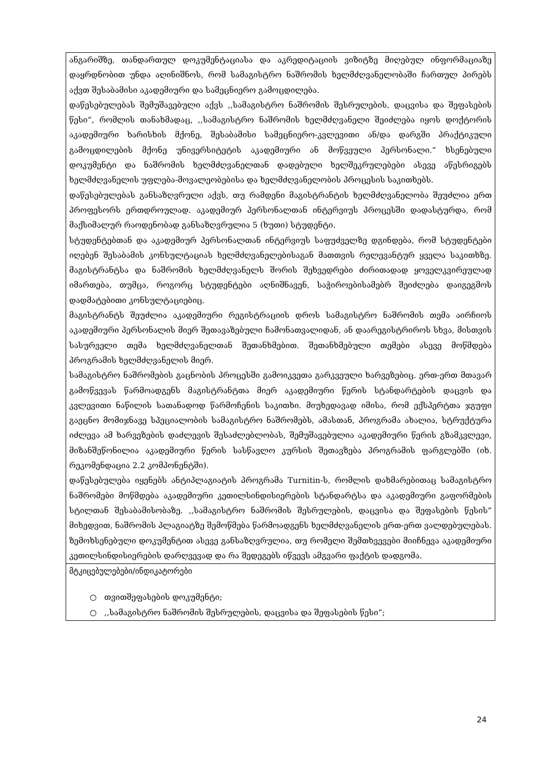ანგარიშზე, თანდართულ დოკუმენტაციასა და აკრედიტაციის ვიზიტზე მიღებულ ინფორმაციაზე დაყრდნობით უნდა აღინიშნოს, რომ სამაგისტრო ნაშრომის ხელმძღვანელობაში ჩართულ პირებს აქვთ შესაბამისი აკადემიური და სამეცნიერო გამოცდილება.
დაწესებულებას შემუშავებული აქვს ,,სამაგისტრო ნაშრომის შესრულების, დაცვისა და შეფასების წესი“, რომლის თანახმადაც, ,,სამაგისტრო ნაშრომის ხელმძღვანელი შეიძლება იყოს დოქტორის აკადემიური ხარისხის მქონე, შესაბამისი სამეცნიერო-კვლევითი ან/და დარგში პრაქტიკული გამოცდილების მქონე უნივერსიტეტის აკადემიური ან მოწვეული პერსონალი.“ ხსენებული დოკუმენტი და ნაშრომის ხელმძღვანელთან დადებული ხელშეკრულებები ასევე აწესრიგებს ხელმძღვანელის უფლება-მოვალეობებისა და ხელმძღვანელობის პროცესის საკითხებს.
დაწესებულებას განსაზღვრული აქვს, თუ რამდენი მაგისტრანტის ხელმძღვანელობა შეუძლია ერთ პროფესორს ერთდროულად. აკადემიურ პერსონალთან ინტერვიუს პროცესში დადასტურდა, რომ მაქსიმალურ რაოდენობად განსაზღვრულია 5 (ხუთი) სტუდენტი.
სტუდენტებთან და აკადემიურ პერსონალთან ინტერვიუს საფუძველზე დგინდება, რომ სტუდენტები იღებენ შესაბამის კონსულტაციას ხელმძღვანელებისაგან მათთვის რელევანტურ ყველა საკითხზე. მაგისტრანტსა და ნაშრომის ხელმძღვანელს შორის შეხვედრები ძირითადად ყოველკვირეულად იმართება, თუმცა, როგორც სტუდენტები აღნიშნავენ, საჭიროებისამებრ შეიძლება დაიგეგმოს დადმატებითი კონსულტაციებიც.
მაგისტრანტს შეუძლია აკადემიური რეგისტრაციის დროს სამაგისტრო ნაშრომის თემა აირჩიოს აკადემიური პერსონალის მიერ შეთავაზებული ჩამონათვალიდან, ან დაარეგისტრიროს სხვა, მისთვის სასურველი თემა ხელმძღვანელთან შეთანხმებით. შეთანხმებული თემები ასევე მოწმდება პროგრამის ხელმძღვანელის მიერ.
სამაგისტრო ნაშრომების გაცნობის პროცესში გამოიკვეთა გარკვეული ხარვეზებიც. ერთ-ერთ მთავარ გამოწვევას წარმოადგენს მაგისტრანტთა მიერ აკადემიური წერის სტანდარტების დაცვის და კვლევითი ნაწილის სათანადოდ წარმოჩენის საკითხი. მიუხედავად იმისა, რომ ექსპერტთა ჯგუფი გაეცნო მომიჯნავე სპეციალობის სამაგისტრო ნაშრომებს, ამასთან, პროგრამა ახალია, სტრუქტურა იძლევა ამ ხარვეზების დაძლევის შესაძლებლობას, შემუშავებულია აკადემიური წერის გზამკვლევი, მიზანშეწონილია აკადემიური წერის სასწავლო კურსის შეთავზება პროგრამის ფარგლებში (იხ. რეკომენდაცია 2.2 კომპონენტში).
დაწესებულება იყენებს ანტიპლაგიატის პროგრამა Turnitin-ს, რომლის დახმარებითაც სამაგისტრო ნაშრომები მოწმდება აკადემიური კეთილსინდისიერების სტანდარტსა და აკადემიური გაფორმების სტილთან შესაბამისობაზე. ,,სამაგისტრო ნაშრომის შესრულების, დაცვისა და შეფასების წესის“ მიხედვით, ნაშრომის პლაგიატზე შემოწმება წარმოადგენს ხელმძღვანელის ერთ-ერთ ვალდებულებას. ზემოხსენებული დოკუმენტით ასევე განსაზღვრულია, თუ რომელი შემთხვევები მიიჩნევა აკადემიური კეთილსინდისიერების დარღვევად და რა შედეგებს იწვევს ამგვარი ფაქტის დადგომა.
მტკიცებულებები/ინდიკატორები
○ თვითშეფასების დოკუმენტი;
○ ,,სამაგისტრო ნაშრომის შესრულების, დაცვისა და შეფასების წესი“;
24